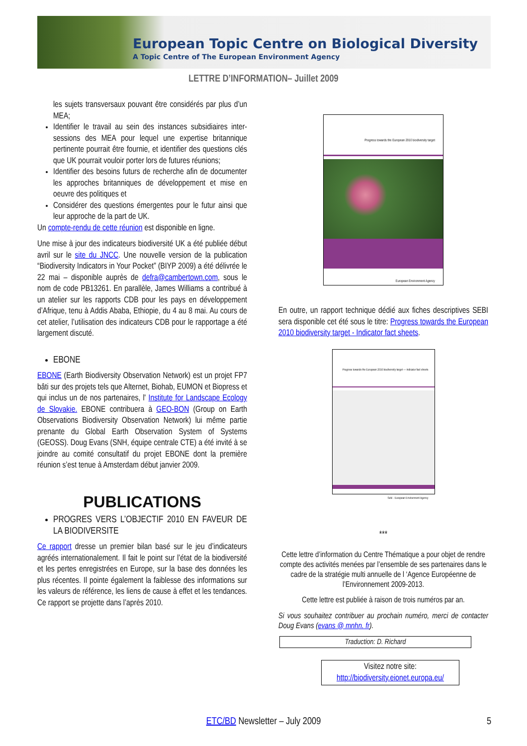European Topic Centre on Biological Diversity
A Topic Centre of The European Environment Agency
LETTRE D’INFORMATION– Juillet 2009
les sujets transversaux pouvant être considérés par plus d’un MEA;
Identifier le travail au sein des instances subsidiaires inter-sessions des MEA pour lequel une expertise britannique pertinente pourrait être fournie, et identifier des questions clés que UK pourrait vouloir porter lors de futures réunions;
Identifier des besoins futurs de recherche afin de documenter les approches britanniques de développement et mise en oeuvre des politiques et
Considérer des questions émergentes pour le futur ainsi que leur approche de la part de UK.
Un compte-rendu de cette réunion est disponible en ligne.
Une mise à jour des indicateurs biodiversité UK a été publiée début avril sur le site du JNCC. Une nouvelle version de la publication “Biodiversity Indicators in Your Pocket” (BIYP 2009) a été délivrée le 22 mai – disponible auprès de defra@cambertown.com, sous le nom de code PB13261. En parallèle, James Williams a contribué à un atelier sur les rapports CDB pour les pays en développement d’Afrique, tenu à Addis Ababa, Ethiopie, du 4 au 8 mai. Au cours de cet atelier, l’utilisation des indicateurs CDB pour le rapportage a été largement discuté.
EBONE
EBONE (Earth Biodiversity Observation Network) est un projet FP7 bâti sur des projets tels que Alternet, Biohab, EUMON et Biopress et qui inclus un de nos partenaires, l' Institute for Landscape Ecology de Slovakie. EBONE contribuera à GEO-BON (Group on Earth Observations Biodiversity Observation Network) lui même partie prenante du Global Earth Observation System of Systems (GEOSS). Doug Evans (SNH, équipe centrale CTE) a été invité à se joindre au comité consultatif du projet EBONE dont la première réunion s’est tenue à Amsterdam début janvier 2009.
PUBLICATIONS
PROGRES VERS L’OBJECTIF 2010 EN FAVEUR DE LA BIODIVERSITE
Ce rapport dresse un premier bilan basé sur le jeu d’indicateurs agréés internationalement. Il fait le point sur l’état de la biodiversité et les pertes enregistrées en Europe, sur la base des données les plus récentes. Il pointe également la faiblesse des informations sur les valeurs de référence, les liens de cause à effet et les tendances. Ce rapport se projette dans l’après 2010.
Progress towards the European 2010 biodiversity target
European Environment Agency
En outre, un rapport technique dédié aux fiches descriptives SEBI sera disponible cet été sous le titre: Progress towards the European 2010 biodiversity target - Indicator fact sheets.
Progress towards the European 2010 biodiversity target — indicator fact sheets
Sebi · European Environment Agency
***
Cette lettre d’information du Centre Thématique a pour objet de rendre compte des activités menées par l’ensemble de ses partenaires dans le cadre de la stratégie multi annuelle de l ‘Agence Européenne de l’Environnement 2009-2013.
Cette lettre est publiée à raison de trois numéros par an.
Si vous souhaitez contribuer au prochain numéro, merci de contacter Doug Evans (evans @ mnhn. fr).
Traduction: D. Richard
Visitez notre site:
http://biodiversity.eionet.europa.eu/
ETC/BD Newsletter – July 2009 5